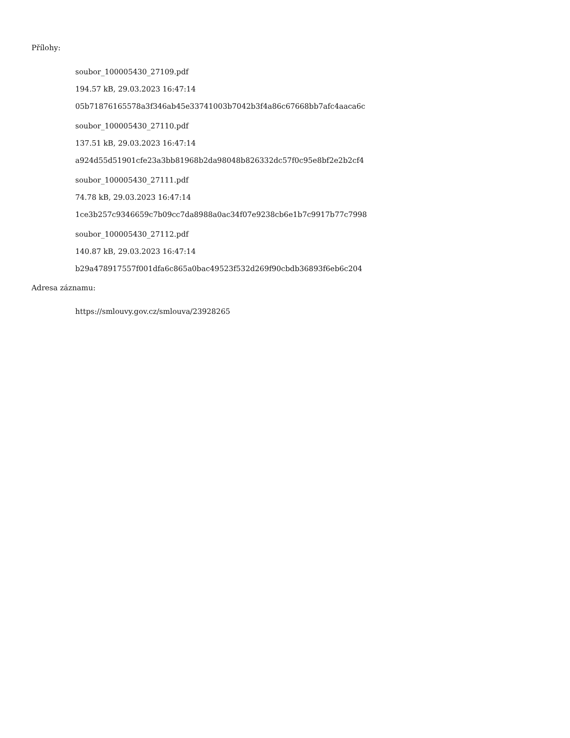Přílohy:
soubor_100005430_27109.pdf
194.57 kB, 29.03.2023 16:47:14
05b71876165578a3f346ab45e33741003b7042b3f4a86c67668bb7afc4aaca6c
soubor_100005430_27110.pdf
137.51 kB, 29.03.2023 16:47:14
a924d55d51901cfe23a3bb81968b2da98048b826332dc57f0c95e8bf2e2b2cf4
soubor_100005430_27111.pdf
74.78 kB, 29.03.2023 16:47:14
1ce3b257c9346659c7b09cc7da8988a0ac34f07e9238cb6e1b7c9917b77c7998
soubor_100005430_27112.pdf
140.87 kB, 29.03.2023 16:47:14
b29a478917557f001dfa6c865a0bac49523f532d269f90cbdb36893f6eb6c204
Adresa záznamu:
https://smlouvy.gov.cz/smlouva/23928265